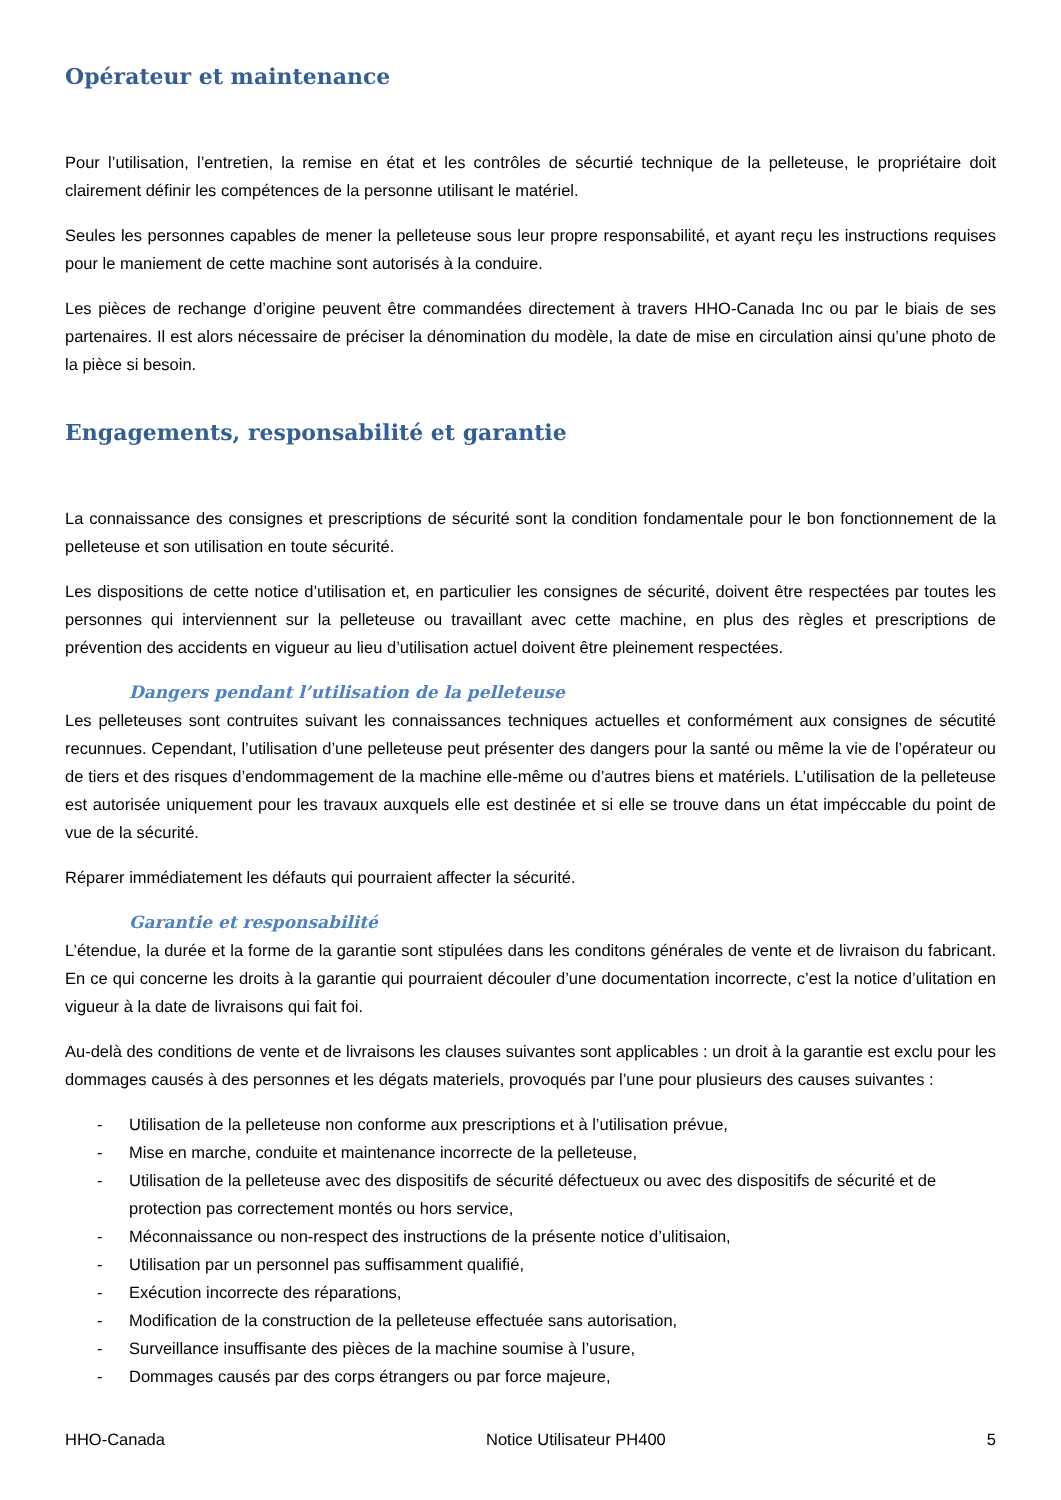Opérateur et maintenance
Pour l’utilisation, l’entretien, la remise en état et les contrôles de sécurtié technique de la pelleteuse, le propriétaire doit clairement définir les compétences de la personne utilisant le matériel.
Seules les personnes capables de mener la pelleteuse sous leur propre responsabilité, et ayant reçu les instructions requises pour le maniement de cette machine sont autorisés à la conduire.
Les pièces de rechange d’origine peuvent être commandées directement à travers HHO-Canada Inc ou par le biais de ses partenaires. Il est alors nécessaire de préciser la dénomination du modèle, la date de mise en circulation ainsi qu’une photo de la pièce si besoin.
Engagements, responsabilité et garantie
La connaissance des consignes et prescriptions de sécurité sont la condition fondamentale pour le bon fonctionnement de la pelleteuse et son utilisation en toute sécurité.
Les dispositions de cette notice d’utilisation et, en particulier les consignes de sécurité, doivent être respectées par toutes les personnes qui interviennent sur la pelleteuse ou travaillant avec cette machine, en plus des règles et prescriptions de prévention des accidents en vigueur au lieu d’utilisation actuel doivent être pleinement respectées.
Dangers pendant l’utilisation de la pelleteuse
Les pelleteuses sont contruites suivant les connaissances techniques actuelles et conformément aux consignes de sécutité recunnues. Cependant, l’utilisation d’une pelleteuse peut présenter des dangers pour la santé ou même la vie de l’opérateur ou de tiers et des risques d’endommagement de la machine elle-même ou d’autres biens et matériels. L’utilisation de la pelleteuse est autorisée uniquement pour les travaux auxquels elle est destinée et si elle se trouve dans un état impéccable du point de vue de la sécurité.
Réparer immédiatement les défauts qui pourraient affecter la sécurité.
Garantie et responsabilité
L’étendue, la durée et la forme de la garantie sont stipulées dans les conditons générales de vente et de livraison du fabricant. En ce qui concerne les droits à la garantie qui pourraient découler d’une documentation incorrecte, c’est la notice d’ulitation en vigueur à la date de livraisons qui fait foi.
Au-delà des conditions de vente et de livraisons les clauses suivantes sont applicables : un droit à la garantie est exclu pour les dommages causés à des personnes et les dégats materiels, provoqués par l’une pour plusieurs des causes suivantes :
- Utilisation de la pelleteuse non conforme aux prescriptions et à l’utilisation prévue,
- Mise en marche, conduite et maintenance incorrecte de la pelleteuse,
- Utilisation de la pelleteuse avec des dispositifs de sécurité défectueux ou avec des dispositifs de sécurité et de protection pas correctement montés ou hors service,
- Méconnaissance ou non-respect des instructions de la présente notice d’ulitisaion,
- Utilisation par un personnel pas suffisamment qualifié,
- Exécution incorrecte des réparations,
- Modification de la construction de la pelleteuse effectuée sans autorisation,
- Surveillance insuffisante des pièces de la machine soumise à l’usure,
- Dommages causés par des corps étrangers ou par force majeure,
HHO-Canada Notice Utilisateur PH400 5